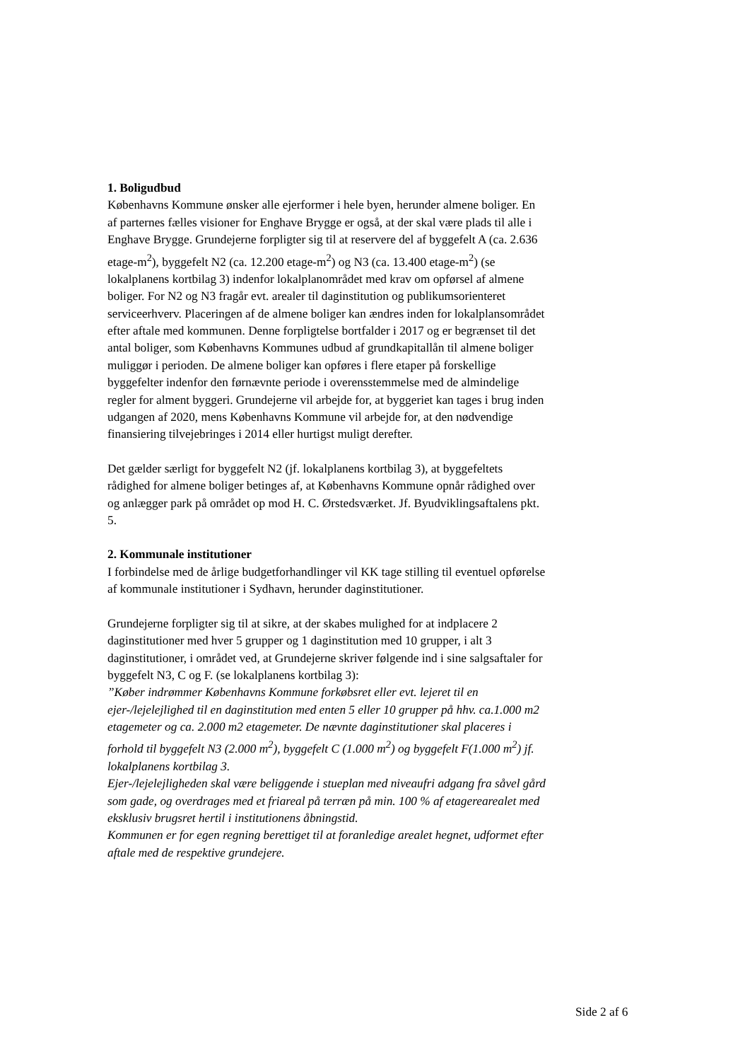1. Boligudbud
Københavns Kommune ønsker alle ejerformer i hele byen, herunder almene boliger. En af parternes fælles visioner for Enghave Brygge er også, at der skal være plads til alle i Enghave Brygge. Grundejerne forpligter sig til at reservere del af byggefelt A (ca. 2.636 etage-m<sup>2</sup>), byggefelt N2 (ca. 12.200 etage-m<sup>2</sup>) og N3 (ca. 13.400 etage-m<sup>2</sup>) (se lokalplanens kortbilag 3) indenfor lokalplanområdet med krav om opførsel af almene boliger. For N2 og N3 fragår evt. arealer til daginstitution og publikumsorienteret serviceerhverv. Placeringen af de almene boliger kan ændres inden for lokalplansområdet efter aftale med kommunen. Denne forpligtelse bortfalder i 2017 og er begrænset til det antal boliger, som Københavns Kommunes udbud af grundkapitallån til almene boliger muliggør i perioden. De almene boliger kan opføres i flere etaper på forskellige byggefelter indenfor den førnævnte periode i overensstemmelse med de almindelige regler for alment byggeri. Grundejerne vil arbejde for, at byggeriet kan tages i brug inden udgangen af 2020, mens Københavns Kommune vil arbejde for, at den nødvendige finansiering tilvejebringes i 2014 eller hurtigst muligt derefter.
Det gælder særligt for byggefelt N2 (jf. lokalplanens kortbilag 3), at byggefeltets rådighed for almene boliger betinges af, at Københavns Kommune opnår rådighed over og anlægger park på området op mod H. C. Ørstedsværket. Jf. Byudviklingsaftalens pkt. 5.
2. Kommunale institutioner
I forbindelse med de årlige budgetforhandlinger vil KK tage stilling til eventuel opførelse af kommunale institutioner i Sydhavn, herunder daginstitutioner.
Grundejerne forpligter sig til at sikre, at der skabes mulighed for at indplacere 2 daginstitutioner med hver 5 grupper og 1 daginstitution med 10 grupper, i alt 3 daginstitutioner, i området ved, at Grundejerne skriver følgende ind i sine salgsaftaler for byggefelt N3, C og F. (se lokalplanens kortbilag 3):
”Køber indrømmer Københavns Kommune forkøbsret eller evt. lejeret til en ejer-/lejelejlighed til en daginstitution med enten 5 eller 10 grupper på hhv. ca.1.000 m2 etagemeter og ca. 2.000 m2 etagemeter. De nævnte daginstitutioner skal placeres i forhold til byggefelt N3 (2.000 m<sup>2</sup>), byggefelt C (1.000 m<sup>2</sup>) og byggefelt F(1.000 m<sup>2</sup>) jf. lokalplanens kortbilag 3.
Ejer-/lejelejligheden skal være beliggende i stueplan med niveaufri adgang fra såvel gård som gade, og overdrages med et friareal på terræn på min. 100 % af etagerearealet med eksklusiv brugsret hertil i institutionens åbningstid.
Kommunen er for egen regning berettiget til at foranledige arealet hegnet, udformet efter aftale med de respektive grundejere.
Side 2 af 6